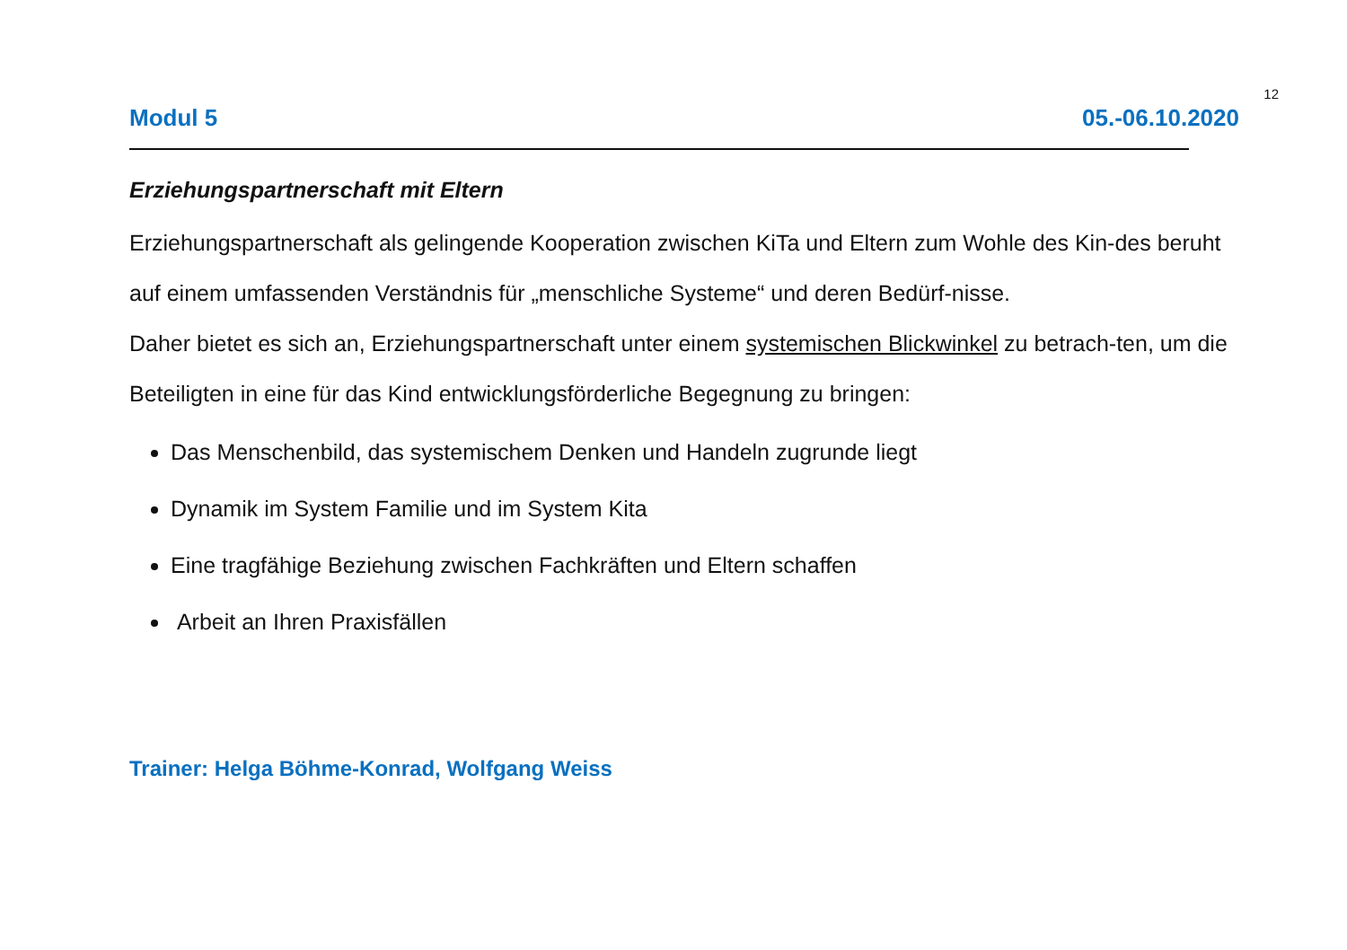12
Modul 5 05.-06.10.2020
Erziehungspartnerschaft mit Eltern
Erziehungspartnerschaft als gelingende Kooperation zwischen KiTa und Eltern zum Wohle des Kin-des beruht auf einem umfassenden Verständnis für „menschliche Systeme“ und deren Bedürf-nisse.
Daher bietet es sich an, Erziehungspartnerschaft unter einem systemischen Blickwinkel zu betrach-ten, um die Beteiligten in eine für das Kind entwicklungsförderliche Begegnung zu bringen:
Das Menschenbild, das systemischem Denken und Handeln zugrunde liegt
Dynamik im System Familie und im System Kita
Eine tragfähige Beziehung zwischen Fachkräften und Eltern schaffen
Arbeit an Ihren Praxisfällen
Trainer: Helga Böhme-Konrad, Wolfgang Weiss